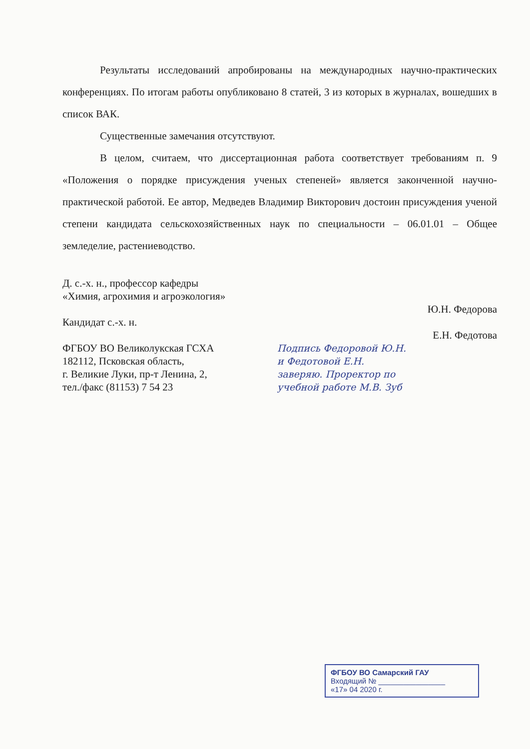Результаты исследований апробированы на международных научно-практических конференциях. По итогам работы опубликовано 8 статей, 3 из которых в журналах, вошедших в список ВАК.
Существенные замечания отсутствуют.
В целом, считаем, что диссертационная работа соответствует требованиям п. 9 «Положения о порядке присуждения ученых степеней» является законченной научно-практической работой. Ее автор, Медведев Владимир Викторович достоин присуждения ученой степени кандидата сельскохозяйственных наук по специальности – 06.01.01 – Общее земледелие, растениеводство.
Д. с.-х. н., профессор кафедры
«Химия, агрохимия и агроэкология»
Кандидат с.-х. н.
ФГБОУ ВО Великолукская ГСХА
182112, Псковская область,
г. Великие Луки, пр-т Ленина, 2,
тел./факс (81153) 7 54 23
Подпись Федоровой Ю.Н. и Федотовой Е.Н. заверяю. Проректор по учебной работе М.В. Зуб
Ю.Н. Федорова
Е.Н. Федотова
ФГБОУ ВО Самарский ГАУ
Входящий № ________________
«17» 04 2020 г.